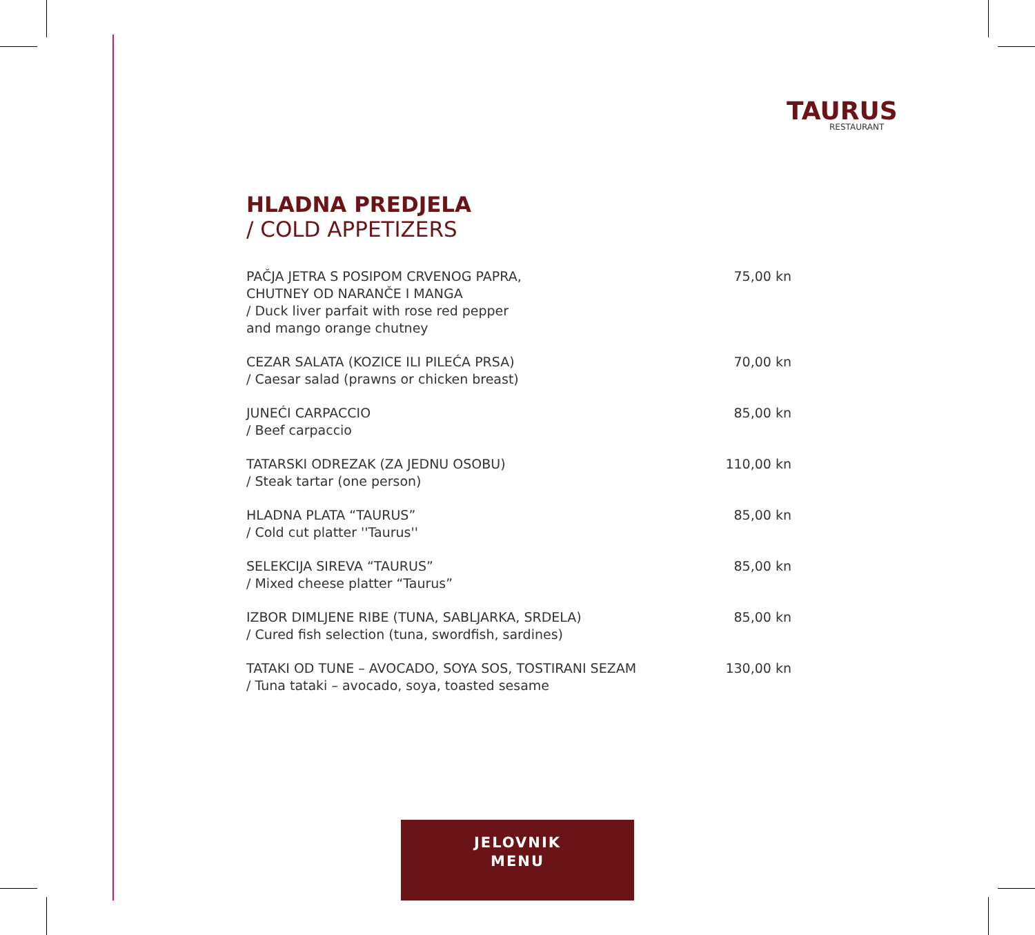TAURUS
RESTAURANT
HLADNA PREDJELA
/ COLD APPETIZERS
PAČJA JETRA S POSIPOM CRVENOG PAPRA,
CHUTNEY OD NARANČE I MANGA
/ Duck liver parfait with rose red pepper
and mango orange chutney
75,00 kn
CEZAR SALATA (KOZICE ILI PILEĆA PRSA)
/ Caesar salad (prawns or chicken breast)
70,00 kn
JUNEĆI CARPACCIO
/ Beef carpaccio
85,00 kn
TATARSKI ODREZAK (ZA JEDNU OSOBU)
/ Steak tartar (one person)
110,00 kn
HLADNA PLATA “TAURUS”
/ Cold cut platter ''Taurus''
85,00 kn
SELEKCIJA SIREVA “TAURUS”
/ Mixed cheese platter “Taurus”
85,00 kn
IZBOR DIMLJENE RIBE (TUNA, SABLJARKA, SRDELA)
/ Cured fish selection (tuna, swordfish, sardines)
85,00 kn
TATAKI OD TUNE – AVOCADO, SOYA SOS, TOSTIRANI SEZAM
/ Tuna tataki – avocado, soya, toasted sesame
130,00 kn
JELOVNIK
MENU